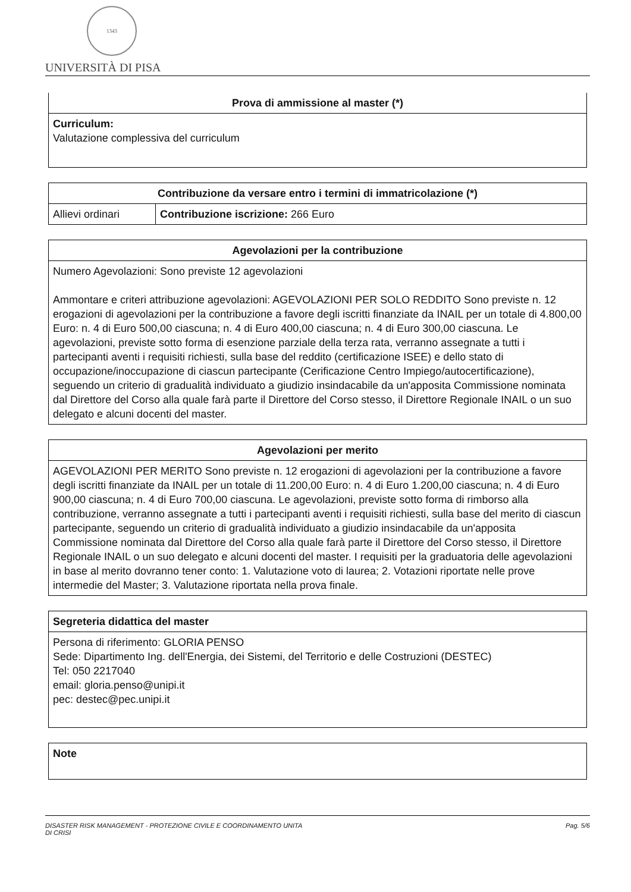1343
UNIVERSITÀ DI PISA
| Prova di ammissione al master (*) |
| --- |
| Curriculum: Valutazione complessiva del curriculum |
| Contribuzione da versare entro i termini di immatricolazione (*) | |
| --- | --- |
| Allievi ordinari | Contribuzione iscrizione: 266 Euro |
| Agevolazioni per la contribuzione |
| --- |
| Numero Agevolazioni: Sono previste 12 agevolazioni Ammontare e criteri attribuzione agevolazioni: AGEVOLAZIONI PER SOLO REDDITO Sono previste n. 12 erogazioni di agevolazioni per la contribuzione a favore degli iscritti finanziate da INAIL per un totale di 4.800,00 Euro: n. 4 di Euro 500,00 ciascuna; n. 4 di Euro 400,00 ciascuna; n. 4 di Euro 300,00 ciascuna. Le agevolazioni, previste sotto forma di esenzione parziale della terza rata, verranno assegnate a tutti i partecipanti aventi i requisiti richiesti, sulla base del reddito (certificazione ISEE) e dello stato di occupazione/inoccupazione di ciascun partecipante (Cerificazione Centro Impiego/autocertificazione), seguendo un criterio di gradualità individuato a giudizio insindacabile da un'apposita Commissione nominata dal Direttore del Corso alla quale farà parte il Direttore del Corso stesso, il Direttore Regionale INAIL o un suo delegato e alcuni docenti del master. |
| Agevolazioni per merito |
| --- |
| AGEVOLAZIONI PER MERITO Sono previste n. 12 erogazioni di agevolazioni per la contribuzione a favore degli iscritti finanziate da INAIL per un totale di 11.200,00 Euro: n. 4 di Euro 1.200,00 ciascuna; n. 4 di Euro 900,00 ciascuna; n. 4 di Euro 700,00 ciascuna. Le agevolazioni, previste sotto forma di rimborso alla contribuzione, verranno assegnate a tutti i partecipanti aventi i requisiti richiesti, sulla base del merito di ciascun partecipante, seguendo un criterio di gradualità individuato a giudizio insindacabile da un'apposita Commissione nominata dal Direttore del Corso alla quale farà parte il Direttore del Corso stesso, il Direttore Regionale INAIL o un suo delegato e alcuni docenti del master. I requisiti per la graduatoria delle agevolazioni in base al merito dovranno tener conto: 1. Valutazione voto di laurea; 2. Votazioni riportate nelle prove intermedie del Master; 3. Valutazione riportata nella prova finale. |
| Segreteria didattica del master |
| --- |
| Persona di riferimento: GLORIA PENSO Sede: Dipartimento Ing. dell'Energia, dei Sistemi, del Territorio e delle Costruzioni (DESTEC) Tel: 050 2217040 email: gloria.penso@unipi.it pec: destec@pec.unipi.it |
| Note |
| --- |
DISASTER RISK MANAGEMENT - PROTEZIONE CIVILE E COORDINAMENTO UNITA
DI CRISI
Pag. 5/6